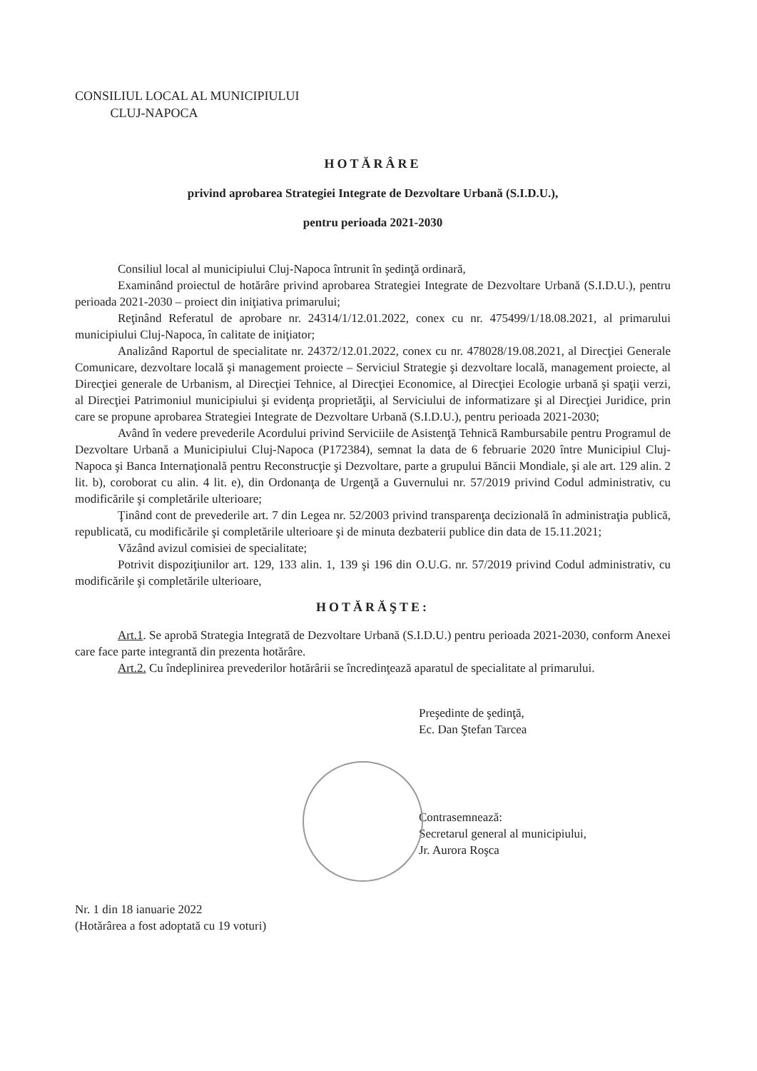CONSILIUL LOCAL AL MUNICIPIULUI
CLUJ-NAPOCA
HOTĂRÂRE
privind aprobarea Strategiei Integrate de Dezvoltare Urbană (S.I.D.U.),
pentru perioada 2021-2030
Consiliul local al municipiului Cluj-Napoca întrunit în şedinţă ordinară,
Examinând proiectul de hotărâre privind aprobarea Strategiei Integrate de Dezvoltare Urbană (S.I.D.U.), pentru perioada 2021-2030 – proiect din iniţiativa primarului;
Reţinând Referatul de aprobare nr. 24314/1/12.01.2022, conex cu nr. 475499/1/18.08.2021, al primarului municipiului Cluj-Napoca, în calitate de iniţiator;
Analizând Raportul de specialitate nr. 24372/12.01.2022, conex cu nr. 478028/19.08.2021, al Direcţiei Generale Comunicare, dezvoltare locală şi management proiecte – Serviciul Strategie şi dezvoltare locală, management proiecte, al Direcţiei generale de Urbanism, al Direcţiei Tehnice, al Direcţiei Economice, al Direcţiei Ecologie urbană şi spaţii verzi, al Direcţiei Patrimoniul municipiului şi evidenţa proprietăţii, al Serviciului de informatizare şi al Direcţiei Juridice, prin care se propune aprobarea Strategiei Integrate de Dezvoltare Urbană (S.I.D.U.), pentru perioada 2021-2030;
Având în vedere prevederile Acordului privind Serviciile de Asistenţă Tehnică Rambursabile pentru Programul de Dezvoltare Urbană a Municipiului Cluj-Napoca (P172384), semnat la data de 6 februarie 2020 între Municipiul Cluj-Napoca şi Banca Internaţională pentru Reconstrucţie şi Dezvoltare, parte a grupului Băncii Mondiale, şi ale art. 129 alin. 2 lit. b), coroborat cu alin. 4 lit. e), din Ordonanţa de Urgenţă a Guvernului nr. 57/2019 privind Codul administrativ, cu modificările şi completările ulterioare;
Ţinând cont de prevederile art. 7 din Legea nr. 52/2003 privind transparenţa decizională în administraţia publică, republicată, cu modificările şi completările ulterioare şi de minuta dezbaterii publice din data de 15.11.2021;
Văzând avizul comisiei de specialitate;
Potrivit dispoziţiunilor art. 129, 133 alin. 1, 139 şi 196 din O.U.G. nr. 57/2019 privind Codul administrativ, cu modificările şi completările ulterioare,
HOTĂRĂŞTE:
Art.1. Se aprobă Strategia Integrată de Dezvoltare Urbană (S.I.D.U.) pentru perioada 2021-2030, conform Anexei care face parte integrantă din prezenta hotărâre.
Art.2. Cu îndeplinirea prevederilor hotărârii se încredinţează aparatul de specialitate al primarului.
Preşedinte de şedinţă,
Ec. Dan Ştefan Tarcea
Contrasemnează:
Secretarul general al municipiului,
Jr. Aurora Roşca
Nr. 1 din 18 ianuarie 2022
(Hotărârea a fost adoptată cu 19 voturi)